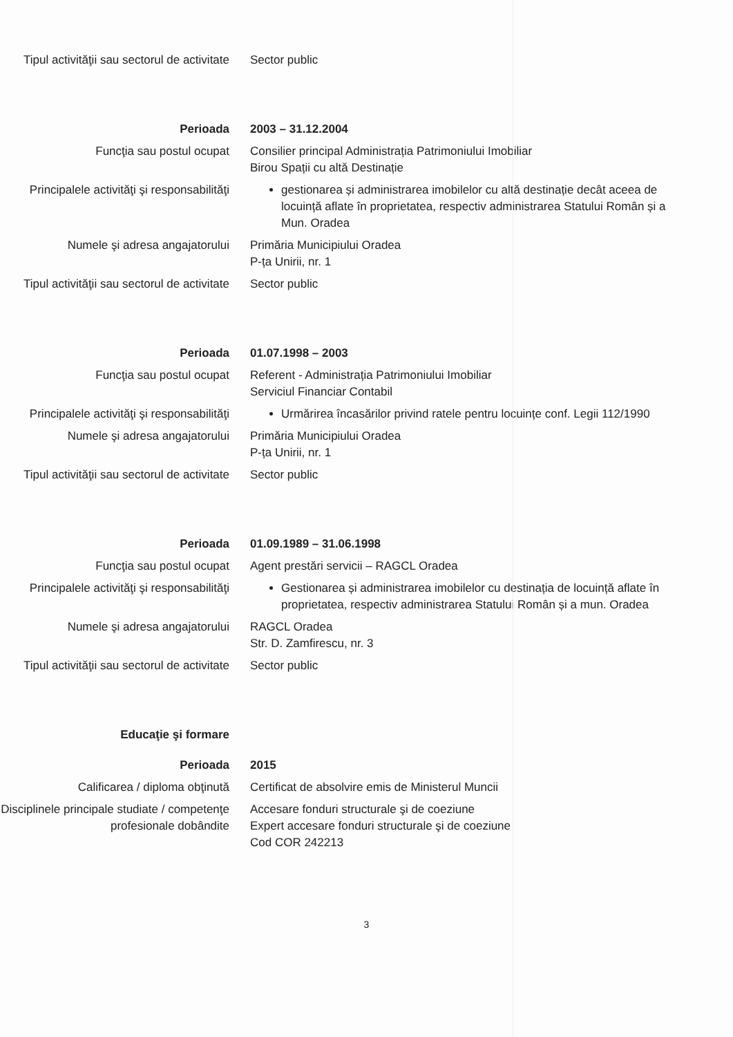Tipul activităţii sau sectorul de activitate
Sector public
Perioada 2003 – 31.12.2004
Funcţia sau postul ocupat Consilier principal Administrația Patrimoniului Imobiliar
Birou Spații cu altă Destinație
Principalele activităţi şi responsabilităţi
gestionarea și administrarea imobilelor cu altă destinație decât aceea de locuință aflate în proprietatea, respectiv administrarea Statului Român și a Mun. Oradea
Numele şi adresa angajatorului Primăria Municipiului Oradea
P-ța Unirii, nr. 1
Tipul activităţii sau sectorul de activitate
Sector public
Perioada 01.07.1998 – 2003
Funcţia sau postul ocupat Referent - Administrația Patrimoniului Imobiliar
Serviciul Financiar Contabil
Principalele activităţi şi responsabilităţi
Urmărirea încasărilor privind ratele pentru locuințe conf. Legii 112/1990
Numele şi adresa angajatorului Primăria Municipiului Oradea
P-ța Unirii, nr. 1
Tipul activităţii sau sectorul de activitate
Sector public
Perioada 01.09.1989 – 31.06.1998
Funcţia sau postul ocupat Agent prestări servicii – RAGCL Oradea
Principalele activităţi şi responsabilităţi
Gestionarea și administrarea imobilelor cu destinația de locuință aflate în proprietatea, respectiv administrarea Statului Român și a mun. Oradea
Numele şi adresa angajatorului RAGCL Oradea
Str. D. Zamfirescu, nr. 3
Tipul activităţii sau sectorul de activitate
Sector public
Educaţie şi formare
Perioada 2015
Calificarea / diploma obţinută Certificat de absolvire emis de Ministerul Muncii
Disciplinele principale studiate / competenţe profesionale dobândite
Accesare fonduri structurale şi de coeziune
Expert accesare fonduri structurale şi de coeziune
Cod COR 242213
3